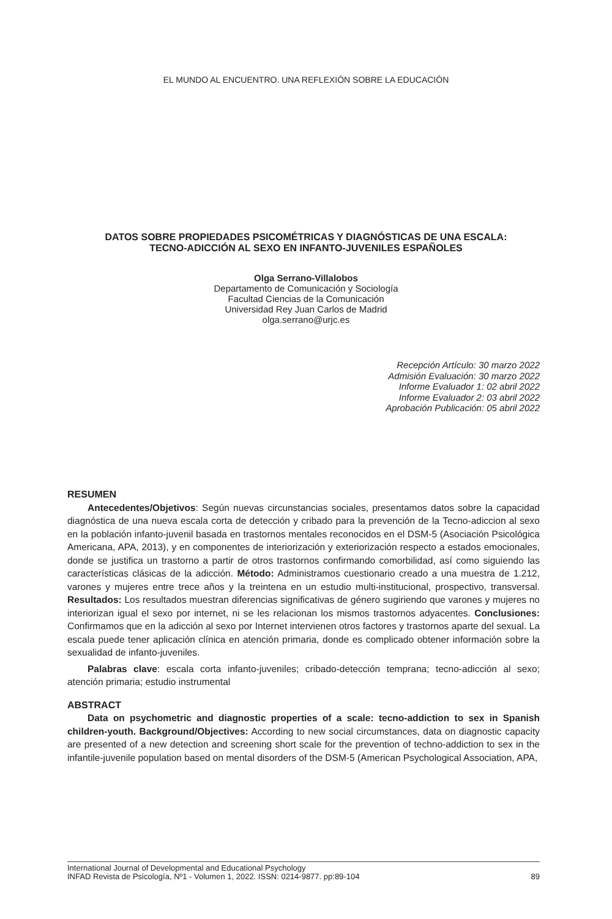EL MUNDO AL ENCUENTRO. UNA REFLEXIÓN SOBRE LA EDUCACIÓN
DATOS SOBRE PROPIEDADES PSICOMÉTRICAS Y DIAGNÓSTICAS DE UNA ESCALA:
TECNO-ADICCIÓN AL SEXO EN INFANTO-JUVENILES ESPAÑOLES
Olga Serrano-Villalobos
Departamento de Comunicación y Sociología
Facultad Ciencias de la Comunicación
Universidad Rey Juan Carlos de Madrid
olga.serrano@urjc.es
Recepción Artículo: 30 marzo 2022
Admisión Evaluación: 30 marzo 2022
Informe Evaluador 1: 02 abril 2022
Informe Evaluador 2: 03 abril 2022
Aprobación Publicación: 05 abril 2022
RESUMEN
Antecedentes/Objetivos: Según nuevas circunstancias sociales, presentamos datos sobre la capacidad diagnóstica de una nueva escala corta de detección y cribado para la prevención de la Tecno-adiccion al sexo en la población infanto-juvenil basada en trastornos mentales reconocidos en el DSM-5 (Asociación Psicológica Americana, APA, 2013), y en componentes de interiorización y exteriorización respecto a estados emocionales, donde se justifica un trastorno a partir de otros trastornos confirmando comorbilidad, así como siguiendo las características clásicas de la adicción. Método: Administramos cuestionario creado a una muestra de 1.212, varones y mujeres entre trece años y la treintena en un estudio multi-institucional, prospectivo, transversal. Resultados: Los resultados muestran diferencias significativas de género sugiriendo que varones y mujeres no interiorizan igual el sexo por internet, ni se les relacionan los mismos trastornos adyacentes. Conclusiones: Confirmamos que en la adicción al sexo por Internet intervienen otros factores y trastornos aparte del sexual. La escala puede tener aplicación clínica en atención primaria, donde es complicado obtener información sobre la sexualidad de infanto-juveniles.
Palabras clave: escala corta infanto-juveniles; cribado-detección temprana; tecno-adicción al sexo; atención primaria; estudio instrumental
ABSTRACT
Data on psychometric and diagnostic properties of a scale: tecno-addiction to sex in Spanish children-youth. Background/Objectives: According to new social circumstances, data on diagnostic capacity are presented of a new detection and screening short scale for the prevention of techno-addiction to sex in the infantile-juvenile population based on mental disorders of the DSM-5 (American Psychological Association, APA,
International Journal of Developmental and Educational Psychology
INFAD Revista de Psicología, Nº1 - Volumen 1, 2022. ISSN: 0214-9877. pp:89-104
89